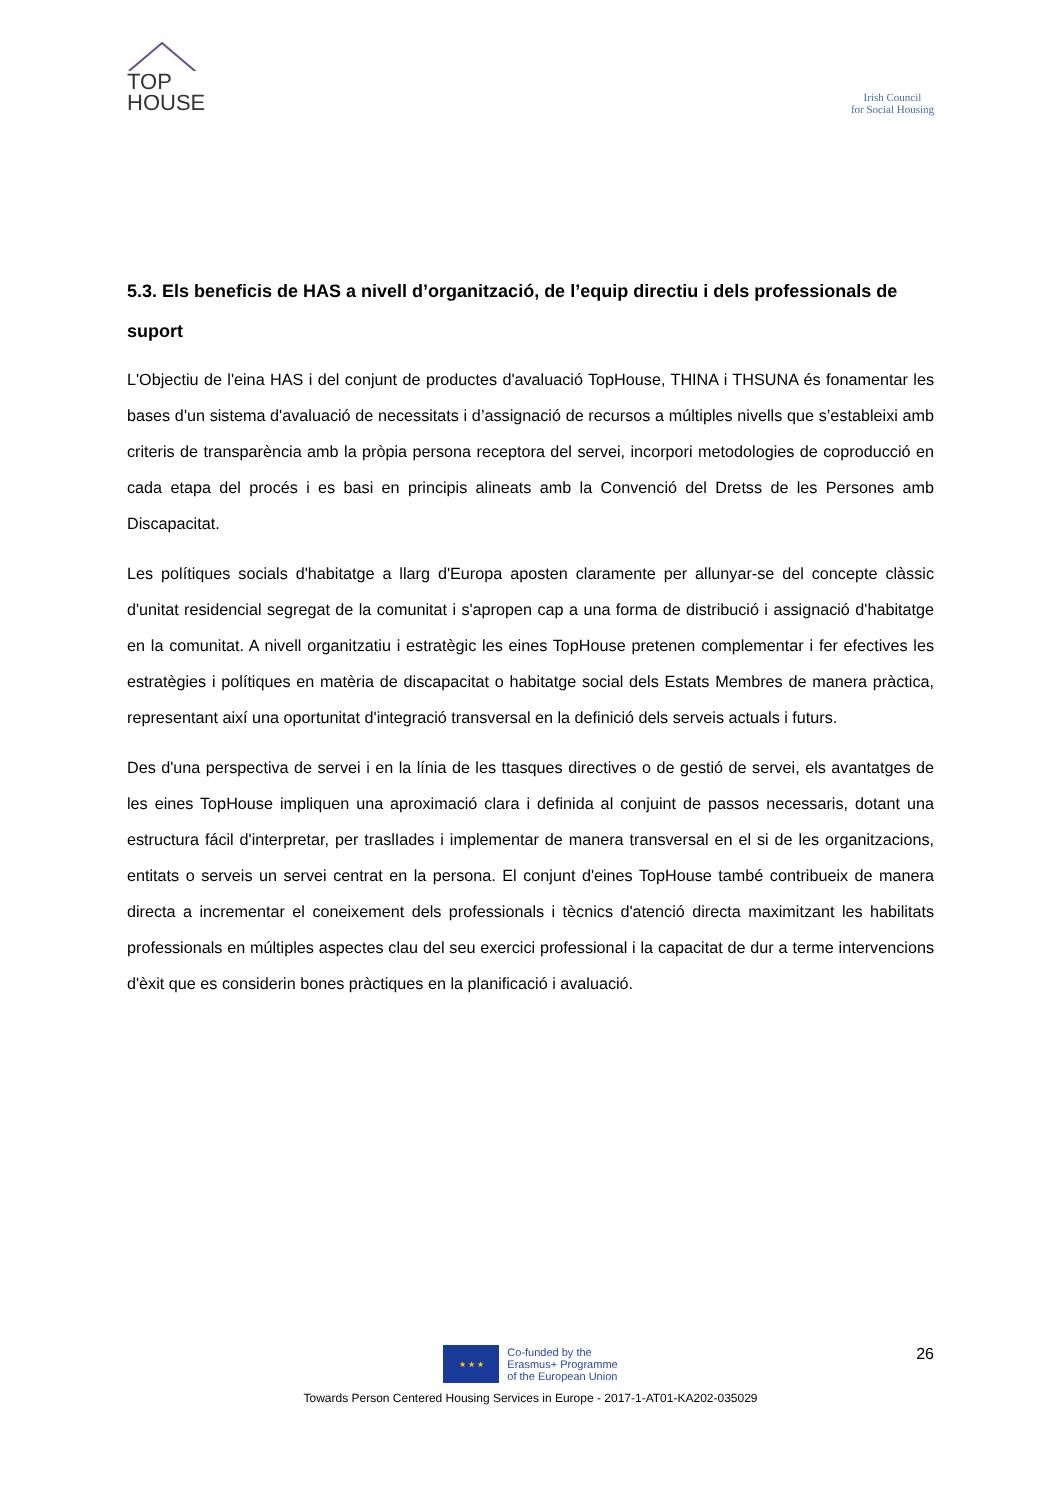TOP
HOUSE
Irish Council
for Social Housing
5.3. Els beneficis de HAS a nivell d’organització, de l’equip directiu i dels professionals de suport
L'Objectiu de l'eina HAS i del conjunt de productes d'avaluació TopHouse, THINA i THSUNA és fonamentar les bases d'un sistema d'avaluació de necessitats i d’assignació de recursos a múltiples nivells que s’estableixi amb criteris de transparència amb la pròpia persona receptora del servei, incorpori metodologies de coproducció en cada etapa del procés i es basi en principis alineats amb la Convenció del Dretss de les Persones amb Discapacitat.
Les polítiques socials d'habitatge a llarg d'Europa aposten claramente per allunyar-se del concepte clàssic d'unitat residencial segregat de la comunitat i s'apropen cap a una forma de distribució i assignació d'habitatge en la comunitat. A nivell organitzatiu i estratègic les eines TopHouse pretenen complementar i fer efectives les estratègies i polítiques en matèria de discapacitat o habitatge social dels Estats Membres de manera pràctica, representant així una oportunitat d'integració transversal en la definició dels serveis actuals i futurs.
Des d'una perspectiva de servei i en la línia de les ttasques directives o de gestió de servei, els avantatges de les eines TopHouse impliquen una aproximació clara i definida al conjuint de passos necessaris, dotant una estructura fácil d'interpretar, per traslIades i implementar de manera transversal en el si de les organitzacions, entitats o serveis un servei centrat en la persona. El conjunt d'eines TopHouse també contribueix de manera directa a incrementar el coneixement dels professionals i tècnics d'atenció directa maximitzant les habilitats professionals en múltiples aspectes clau del seu exercici professional i la capacitat de dur a terme intervencions d'èxit que es considerin bones pràctiques en la planificació i avaluació.
26
★ ★ ★
Co-funded by the
Erasmus+ Programme
of the European Union
Towards Person Centered Housing Services in Europe - 2017-1-AT01-KA202-035029